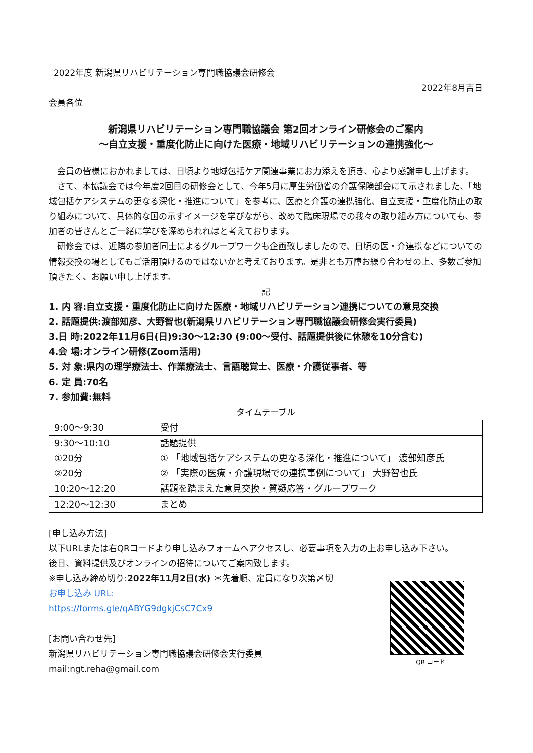2022年度 新潟県リハビリテーション専門職協議会研修会
2022年8月吉日
会員各位
新潟県リハビリテーション専門職協議会 第2回オンライン研修会のご案内
～自立支援・重度化防止に向けた医療・地域リハビリテーションの連携強化～
会員の皆様におかれましては、日頃より地域包括ケア関連事業にお力添えを頂き、心より感謝申し上げます。
さて、本協議会では今年度2回目の研修会として、今年5月に厚生労働省の介護保険部会にて示されました、「地域包括ケアシステムの更なる深化・推進について」を参考に、医療と介護の連携強化、自立支援・重度化防止の取り組みについて、具体的な国の示すイメージを学びながら、改めて臨床現場での我々の取り組み方についても、参加者の皆さんとご一緒に学びを深められればと考えております。
研修会では、近隣の参加者同士によるグループワークも企画致しましたので、日頃の医・介連携などについての情報交換の場としてもご活用頂けるのではないかと考えております。是非とも万障お繰り合わせの上、多数ご参加頂きたく、お願い申し上げます。
記
1. 内 容:自立支援・重度化防止に向けた医療・地域リハビリテーション連携についての意見交換
2. 話題提供:渡部知彦、大野智也(新潟県リハビリテーション専門職協議会研修会実行委員)
3.日 時:2022年11月6日(日)9:30～12:30 (9:00～受付、話題提供後に休憩を10分含む)
4.会 場:オンライン研修(Zoom活用)
5. 対 象:県内の理学療法士、作業療法士、言語聴覚士、医療・介護従事者、等
6. 定 員:70名
7. 参加費:無料
タイムテーブル
| 9:00～9:30 | 受付 |
| 9:30～10:10 ①20分 ②20分 | 話題提供 ① 「地域包括ケアシステムの更なる深化・推進について」 渡部知彦氏 ② 「実際の医療・介護現場での連携事例について」 大野智也氏 |
| 10:20～12:20 | 話題を踏まえた意見交換・質疑応答・グループワーク |
| 12:20～12:30 | まとめ |
[申し込み方法]
以下URLまたは右QRコードより申し込みフォームへアクセスし、必要事項を入力の上お申し込み下さい。
後日、資料提供及びオンラインの招待についてご案内致します。
※申し込み締め切り:2022年11月2日(水) ＊先着順、定員になり次第〆切
お申し込み URL:
https://forms.gle/qABYG9dgkjCsC7Cx9
[お問い合わせ先]
新潟県リハビリテーション専門職協議会研修会実行委員
mail:ngt.reha@gmail.com
QR コード